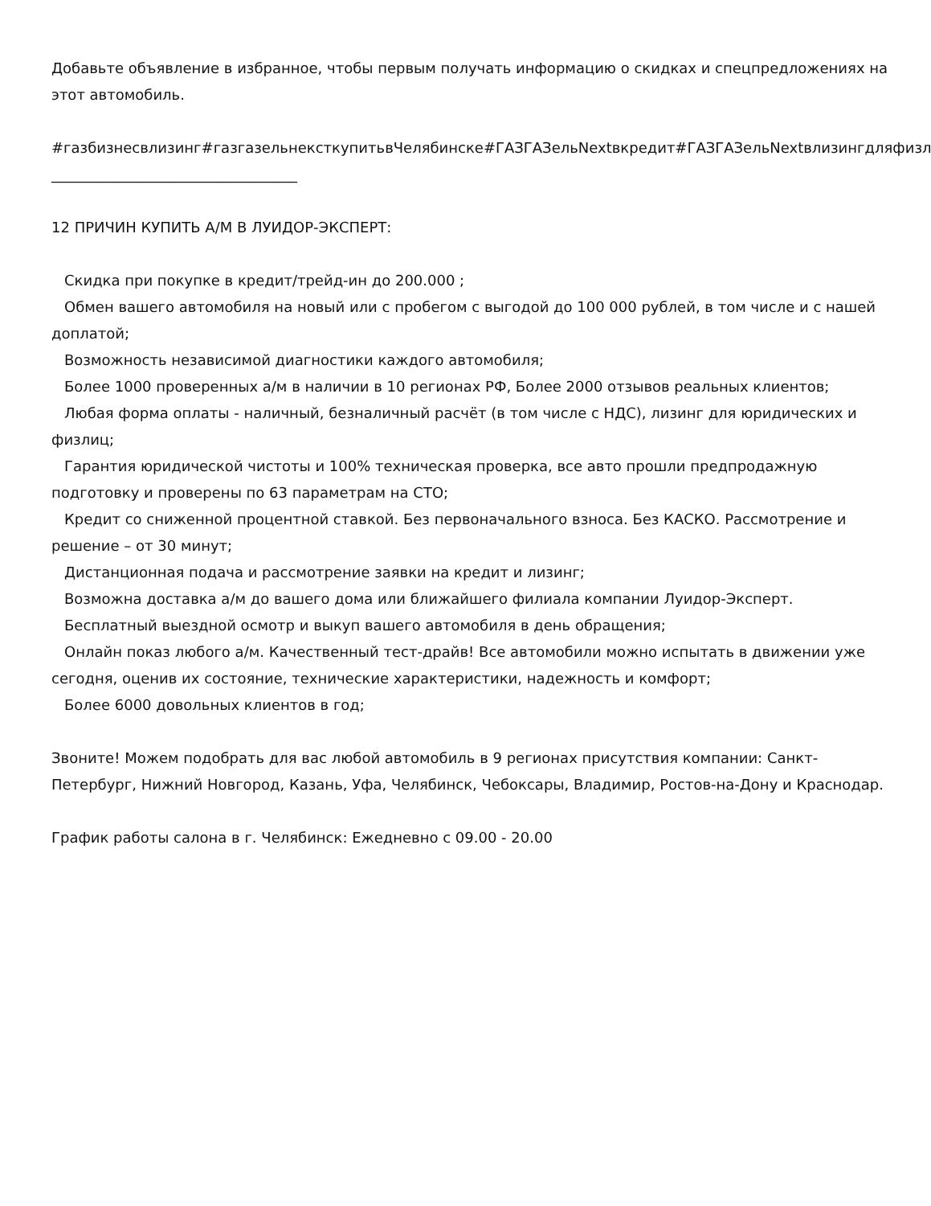Добавьте объявление в избранное, чтобы первым получать информацию о скидках и спецпредложениях на этот автомобиль.
#газбизнесвлизинг#газгазельнексткупитьвЧелябинске#ГАЗГАЗельNextвкредит#ГАЗГАЗельNextвлизингдляфизл
__________________________________
12 ПРИЧИН КУПИТЬ А/М В ЛУИДОР-ЭКСПЕРТ:
Скидка при покупке в кредит/трейд-ин до 200.000 ;
Обмен вашего автомобиля на новый или с пробегом с выгодой до 100 000 рублей, в том числе и с нашей доплатой;
Возможность независимой диагностики каждого автомобиля;
Более 1000 проверенных а/м в наличии в 10 регионах РФ, Более 2000 отзывов реальных клиентов;
Любая форма оплаты - наличный, безналичный расчёт (в том числе с НДС), лизинг для юридических и физлиц;
Гарантия юридической чистоты и 100% техническая проверка, все авто прошли предпродажную подготовку и проверены по 63 параметрам на СТО;
Кредит со сниженной процентной ставкой. Без первоначального взноса. Без КАСКО. Рассмотрение и решение – от 30 минут;
Дистанционная подача и рассмотрение заявки на кредит и лизинг;
Возможна доставка а/м до вашего дома или ближайшего филиала компании Луидор-Эксперт.
Бесплатный выездной осмотр и выкуп вашего автомобиля в день обращения;
Онлайн показ любого а/м. Качественный тест-драйв! Все автомобили можно испытать в движении уже сегодня, оценив их состояние, технические характеристики, надежность и комфорт;
Более 6000 довольных клиентов в год;
Звоните! Можем подобрать для вас любой автомобиль в 9 регионах присутствия компании: Санкт-Петербург, Нижний Новгород, Казань, Уфа, Челябинск, Чебоксары, Владимир, Ростов-на-Дону и Краснодар.
График работы салона в г. Челябинск: Ежедневно с 09.00 - 20.00